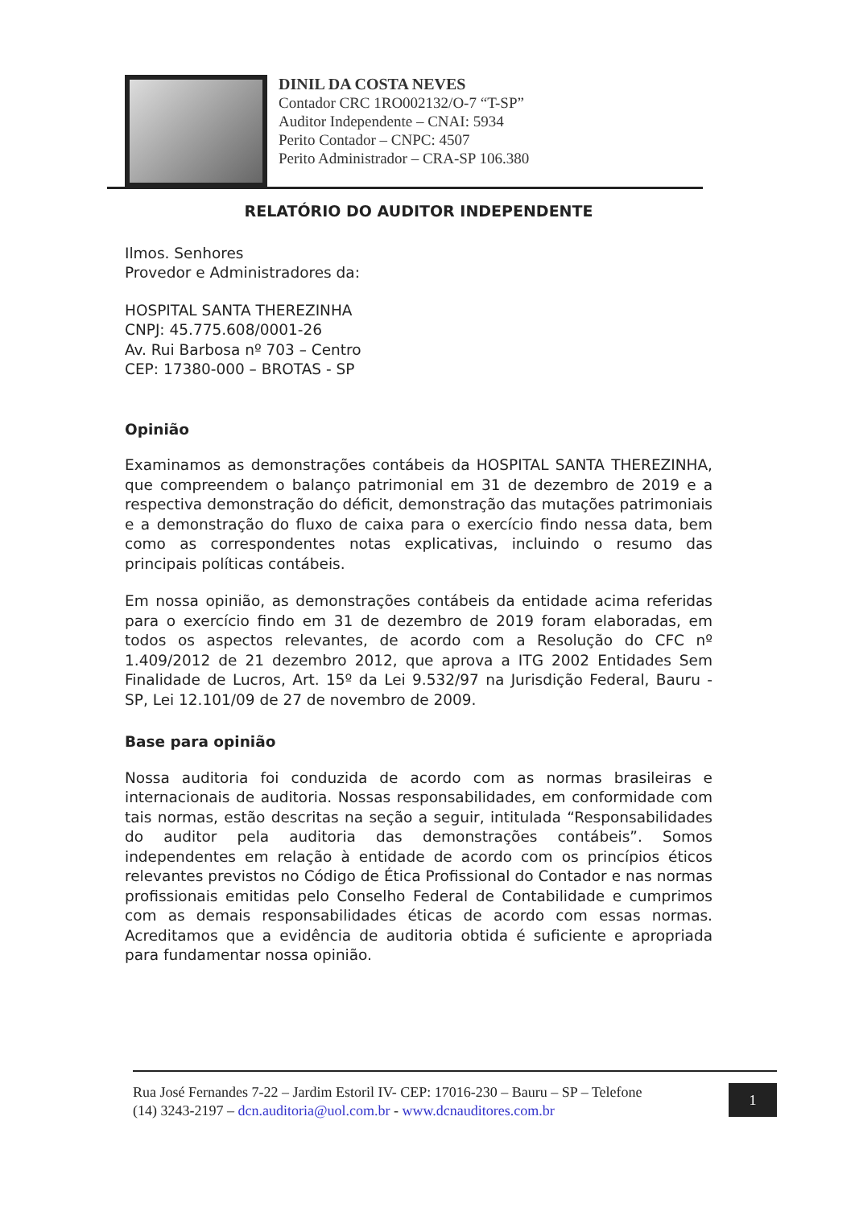DINIL DA COSTA NEVES
Contador CRC 1RO002132/O-7 “T-SP”
Auditor Independente – CNAI: 5934
Perito Contador – CNPC: 4507
Perito Administrador – CRA-SP 106.380
RELATÓRIO DO AUDITOR INDEPENDENTE
Ilmos. Senhores
Provedor e Administradores da:
HOSPITAL SANTA THEREZINHA
CNPJ: 45.775.608/0001-26
Av. Rui Barbosa nº 703 – Centro
CEP: 17380-000 – BROTAS - SP
Opinião
Examinamos as demonstrações contábeis da HOSPITAL SANTA THEREZINHA, que compreendem o balanço patrimonial em 31 de dezembro de 2019 e a respectiva demonstração do déficit, demonstração das mutações patrimoniais e a demonstração do fluxo de caixa para o exercício findo nessa data, bem como as correspondentes notas explicativas, incluindo o resumo das principais políticas contábeis.
Em nossa opinião, as demonstrações contábeis da entidade acima referidas para o exercício findo em 31 de dezembro de 2019 foram elaboradas, em todos os aspectos relevantes, de acordo com a Resolução do CFC nº 1.409/2012 de 21 dezembro 2012, que aprova a ITG 2002 Entidades Sem Finalidade de Lucros, Art. 15º da Lei 9.532/97 na Jurisdição Federal, Bauru - SP, Lei 12.101/09 de 27 de novembro de 2009.
Base para opinião
Nossa auditoria foi conduzida de acordo com as normas brasileiras e internacionais de auditoria. Nossas responsabilidades, em conformidade com tais normas, estão descritas na seção a seguir, intitulada “Responsabilidades do auditor pela auditoria das demonstrações contábeis”. Somos independentes em relação à entidade de acordo com os princípios éticos relevantes previstos no Código de Ética Profissional do Contador e nas normas profissionais emitidas pelo Conselho Federal de Contabilidade e cumprimos com as demais responsabilidades éticas de acordo com essas normas. Acreditamos que a evidência de auditoria obtida é suficiente e apropriada para fundamentar nossa opinião.
Rua José Fernandes 7-22 – Jardim Estoril IV- CEP: 17016-230 – Bauru – SP – Telefone
(14) 3243-2197 – dcn.auditoria@uol.com.br - www.dcnauditores.com.br
1